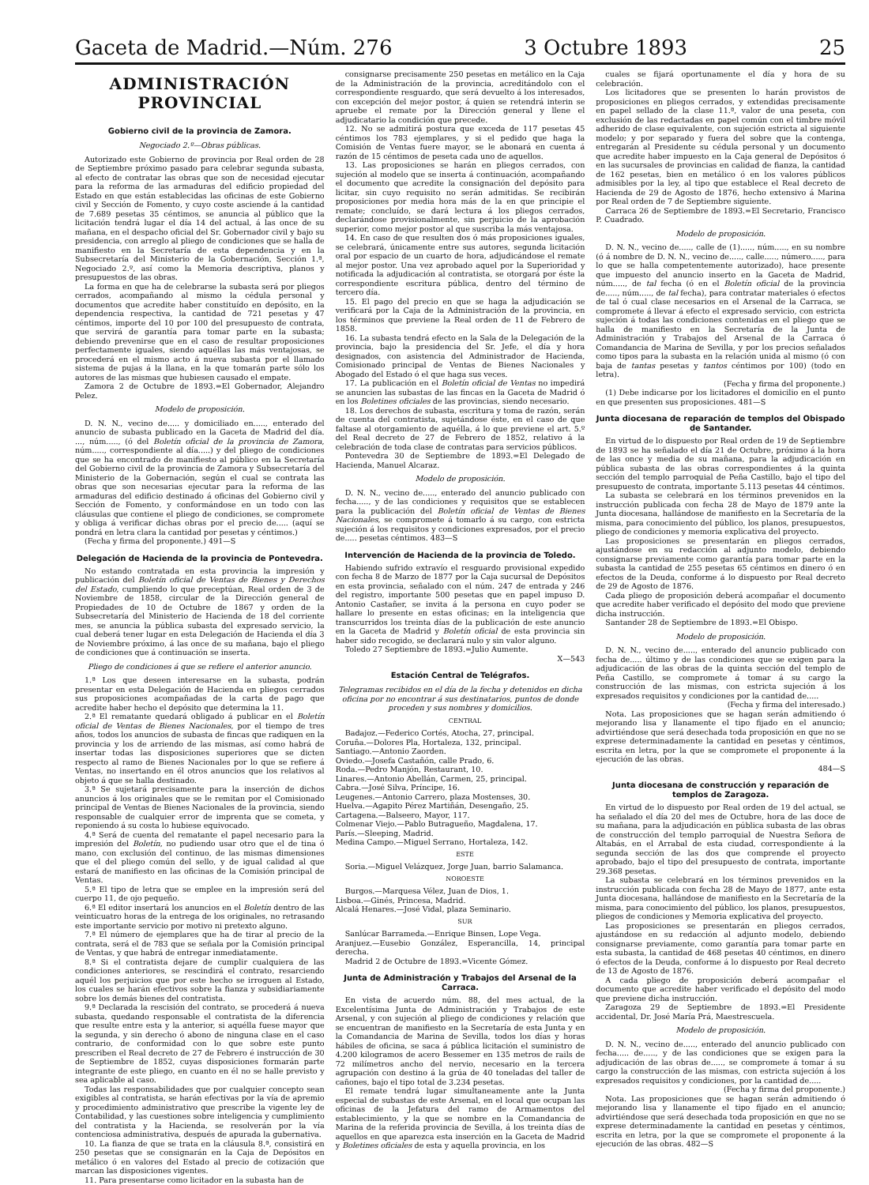Gaceta de Madrid.—Núm. 276 3 Octubre 1893 25
ADMINISTRACIÓN PROVINCIAL
Gobierno civil de la provincia de Zamora.
Negociado 2.º—Obras públicas.
Autorizado este Gobierno de provincia por Real orden de 28 de Septiembre próximo pasado para celebrar segunda subasta, al efecto de contratar las obras que son de necesidad ejecutar para la reforma de las armaduras del edificio propiedad del Estado en que están establecidas las oficinas de este Gobierno civil y Sección de Fomento, y cuyo coste asciende á la cantidad de 7.689 pesetas 35 céntimos, se anuncia al público que la licitación tendrá lugar el día 14 del actual, á las once de su mañana, en el despacho oficial del Sr. Gobernador civil y bajo su presidencia, con arreglo al pliego de condiciones que se halla de manifiesto en la Secretaría de esta dependencia y en la Subsecretaría del Ministerio de la Gobernación, Sección 1.ª, Negociado 2.º, así como la Memoria descriptiva, planos y presupuestos de las obras.
La forma en que ha de celebrarse la subasta será por pliegos cerrados, acompañando al mismo la cédula personal y documentos que acredite haber constituído en depósito, en la dependencia respectiva, la cantidad de 721 pesetas y 47 céntimos, importe del 10 por 100 del presupuesto de contrata, que servirá de garantía para tomar parte en la subasta; debiendo prevenirse que en el caso de resultar proposiciones perfectamente iguales, siendo aquéllas las más ventajosas, se procederá en el mismo acto á nueva subasta por el llamado sistema de pujas á la llana, en la que tomarán parte sólo los autores de las mismas que hubiesen causado el empate.
Zamora 2 de Octubre de 1893.=El Gobernador, Alejandro Pelez.
Modelo de proposición.
D. N. N., vecino de..... y domiciliado en....., enterado del anuncio de subasta publicado en la Gaceta de Madrid del día. ..., núm....., (ó del Boletín oficial de la provincia de Zamora, núm....., correspondiente al día.....) y del pliego de condiciones que se ha encontrado de manifiesto al público en la Secretaría del Gobierno civil de la provincia de Zamora y Subsecretaría del Ministerio de la Gobernación, según el cual se contrata las obras que son necesarias ejecutar para la reforma de las armaduras del edificio destinado á oficinas del Gobierno civil y Sección de Fomento, y conformándose en un todo con las cláusulas que contiene el pliego de condiciones, se compromete y obliga á verificar dichas obras por el precio de..... (aquí se pondrá en letra clara la cantidad por pesetas y céntimos.)
(Fecha y firma del proponente.) 491—S
Delegación de Hacienda de la provincia de Pontevedra.
No estando contratada en esta provincia la impresión y publicación del Boletín oficial de Ventas de Bienes y Derechos del Estado, cumpliendo lo que preceptúan, Real orden de 3 de Noviembre de 1858, circular de la Dirección general de Propiedades de 10 de Octubre de 1867 y orden de la Subsecretaría del Ministerio de Hacienda de 18 del corriente mes, se anuncia la pública subasta del expresado servicio, la cual deberá tener lugar en esta Delegación de Hacienda el día 3 de Noviembre próximo, á las once de su mañana, bajo el pliego de condiciones que á continuación se inserta.
Pliego de condiciones á que se refiere el anterior anuncio.
1.ª Los que deseen interesarse en la subasta, podrán presentar en esta Delegación de Hacienda en pliegos cerrados sus proposiciones acompañadas de la carta de pago que acredite haber hecho el depósito que determina la 11.
2.ª El rematante quedará obligado á publicar en el Boletín oficial de Ventas de Bienes Nacionales, por el tiempo de tres años, todos los anuncios de subasta de fincas que radiquen en la provincia y los de arriendo de las mismas, así como habrá de insertar todas las disposiciones superiores que se dicten respecto al ramo de Bienes Nacionales por lo que se refiere á Ventas, no insertando en él otros anuncios que los relativos al objeto á que se halla destinado.
3.ª Se sujetará precisamente para la inserción de dichos anuncios á los originales que se le remitan por el Comisionado principal de Ventas de Bienes Nacionales de la provincia, siendo responsable de cualquier error de imprenta que se cometa, y reponiendo á su costa lo hubiese equivocado.
4.ª Será de cuenta del rematante el papel necesario para la impresión del Boletín, no pudiendo usar otro que el de tina ó mano, con exclusión del continuo, de las mismas dimensiones que el del pliego común del sello, y de igual calidad al que estará de manifiesto en las oficinas de la Comisión principal de Ventas.
5.ª El tipo de letra que se emplee en la impresión será del cuerpo 11, de ojo pequeño.
6.ª El editor insertará los anuncios en el Boletín dentro de las veinticuatro horas de la entrega de los originales, no retrasando este importante servicio por motivo ni pretexto alguno.
7.ª El número de ejemplares que ha de tirar al precio de la contrata, será el de 783 que se señala por la Comisión principal de Ventas, y que habrá de entregar inmediatamente.
8.ª Si el contratista dejare de cumplir cualquiera de las condiciones anteriores, se rescindirá el contrato, resarciendo aquél los perjuicios que por este hecho se irroguen al Estado, los cuales se harán efectivos sobre la fianza y subsidiariamente sobre los demás bienes del contratista.
9.ª Declarada la rescisión del contrato, se procederá á nueva subasta, quedando responsable el contratista de la diferencia que resulte entre esta y la anterior, si aquélla fuese mayor que la segunda, y sin derecho ó abono de ninguna clase en el caso contrario, de conformidad con lo que sobre este punto prescriben el Real decreto de 27 de Febrero é instrucción de 30 de Septiembre de 1852, cuyas disposiciones formarán parte integrante de este pliego, en cuanto en él no se halle previsto y sea aplicable al caso.
Todas las responsabilidades que por cualquier concepto sean exigibles al contratista, se harán efectivas por la vía de apremio y procedimiento administrativo que prescribe la vigente ley de Contabilidad, y las cuestiones sobre inteligencia y cumplimiento del contratista y la Hacienda, se resolverán por la vía contenciosa administrativa, después de apurada la gubernativa.
10. La fianza de que se trata en la cláusula 8.ª, consistirá en 250 pesetas que se consignarán en la Caja de Depósitos en metálico ó en valores del Estado al precio de cotización que marcan las disposiciones vigentes.
11. Para presentarse como licitador en la subasta han de
consignarse precisamente 250 pesetas en metálico en la Caja de la Administración de la provincia, acreditándolo con el correspondiente resguardo, que será devuelto á los interesados, con excepción del mejor postor, á quien se retendrá interin se apruebe el remate por la Dirección general y llene el adjudicatario la condición que precede.
12. No se admitirá postura que exceda de 117 pesetas 45 céntimos los 783 ejemplares, y si el pedido que haga la Comisión de Ventas fuere mayor, se le abonará en cuenta á razón de 15 céntimos de peseta cada uno de aquellos.
13. Las proposiciones se harán en pliegos cerrados, con sujeción al modelo que se inserta á continuación, acompañando el documento que acredite la consignación del depósito para licitar, sin cuyo requisito no serán admitidas. Se recibirán proposiciones por media hora más de la en que principie el remate; concluído, se dará lectura á los pliegos cerrados, declarándose provisionalmente, sin perjuicio de la aprobación superior, como mejor postor al que suscriba la más ventajosa.
14. En caso de que resulten dos ó más proposiciones iguales, se celebrará, únicamente entre sus autores, segunda licitación oral por espacio de un cuarto de hora, adjudicándose el remate al mejor postor. Una vez aprobado aquel por la Superioridad y notificada la adjudicación al contratista, se otorgará por éste la correspondiente escritura pública, dentro del término de tercero día.
15. El pago del precio en que se haga la adjudicación se verificará por la Caja de la Administración de la provincia, en los términos que previene la Real orden de 11 de Febrero de 1858.
16. La subasta tendrá efecto en la Sala de la Delegación de la provincia, bajo la presidencia del Sr. Jefe, el día y hora designados, con asistencia del Administrador de Hacienda, Comisionado principal de Ventas de Bienes Nacionales y Abogado del Estado ó el que haga sus veces.
17. La publicación en el Boletín oficial de Ventas no impedirá se anuncien las subastas de las fincas en la Gaceta de Madrid ó en los Boletines oficiales de las provincias, siendo necesario.
18. Los derechos de subasta, escritura y toma de razón, serán de cuenta del contratista, sujetándose éste, en el caso de que faltase al otorgamiento de aquélla, á lo que previene el art. 5.º del Real decreto de 27 de Febrero de 1852, relativo á la celebración de toda clase de contratas para servicios públicos.
Pontevedra 30 de Septiembre de 1893.=El Delegado de Hacienda, Manuel Alcaraz.
Modelo de proposición.
D. N. N., vecino de....., enterado del anuncio publicado con fecha....., y de las condiciones y requisitos que se establecen para la publicación del Boletín oficial de Ventas de Bienes Nacionales, se compromete á tomarlo á su cargo, con estricta sujeción á los requisitos y condiciones expresados, por el precio de..... pesetas céntimos. 483—S
Intervención de Hacienda de la provincia de Toledo.
Habiendo sufrido extravío el resguardo provisional expedido con fecha 8 de Marzo de 1877 por la Caja sucursal de Depósitos en esta provincia, señalado con el núm. 247 de entrada y 246 del registro, importante 500 pesetas que en papel impuso D. Antonio Castañer, se invita á la persona en cuyo poder se hallare lo presente en estas oficinas; en la inteligencia que transcurridos los treinta días de la publicación de este anuncio en la Gaceta de Madrid y Boletín oficial de esta provincia sin haber sido recogido, se declarará nulo y sin valor alguno.
Toledo 27 Septiembre de 1893.=Julio Aumente.
X—543
Estación Central de Telégrafos.
Telegramas recibidos en el día de la fecha y detenidos en dicha oficina por no encontrar á sus destinatarios, puntos de donde proceden y sus nombres y domicilios.
CENTRAL
Badajoz.—Federico Cortés, Atocha, 27, principal.
Coruña.—Dolores Pla, Hortaleza, 132, principal.
Santiago.—Antonio Zaorden.
Oviedo.—Josefa Castañón, calle Prado, 6.
Roda.—Pedro Manjón, Restaurant, 10.
Linares.—Antonio Abellán, Carmen, 25, principal.
Cabra.—José Silva, Príncipe, 16.
Leugenes.—Antonio Carrero, plaza Mostenses, 30.
Huelva.—Agapito Pérez Martiñán, Desengaño, 25.
Cartagena.—Balseero, Mayor, 117.
Colmenar Viejo.—Pablo Butragueño, Magdalena, 17.
París.—Sleeping, Madrid.
Medina Campo.—Miguel Serrano, Hortaleza, 142.
ESTE
Soria.—Miguel Velázquez, Jorge Juan, barrio Salamanca.
NOROESTE
Burgos.—Marquesa Vélez, Juan de Dios, 1.
Lisboa.—Ginés, Princesa, Madrid.
Alcalá Henares.—José Vidal, plaza Seminario.
SUR
Sanlúcar Barrameda.—Enrique Binsen, Lope Vega.
Aranjuez.—Eusebio González, Esperancilla, 14, principal derecha.
Madrid 2 de Octubre de 1893.=Vicente Gómez.
Junta de Administración y Trabajos del Arsenal de la Carraca.
En vista de acuerdo núm. 88, del mes actual, de la Excelentísima Junta de Administración y Trabajos de este Arsenal, y con sujeción al pliego de condiciones y relación que se encuentran de manifiesto en la Secretaría de esta Junta y en la Comandancia de Marina de Sevilla, todos los días y horas hábiles de oficina, se saca á pública licitación el suministro de 4.200 kilogramos de acero Bessemer en 135 metros de rails de 72 milímetros ancho del nervio, necesario en la tercera agrupación con destino á la grúa de 40 toneladas del taller de cañones, bajo el tipo total de 3.234 pesetas.
El remate tendrá lugar simultaneamente ante la Junta especial de subastas de este Arsenal, en el local que ocupan las oficinas de la Jefatura del ramo de Armamentos del establecimiento, y la que se nombre en la Comandancia de Marina de la referida provincia de Sevilla, á los treinta días de aquellos en que aparezca esta inserción en la Gaceta de Madrid y Boletines oficiales de esta y aquella provincia, en los
cuales se fijará oportunamente el día y hora de su celebración.
Los licitadores que se presenten lo harán provistos de proposiciones en pliegos cerrados, y extendidas precisamente en papel sellado de la clase 11.ª, valor de una peseta, con exclusión de las redactadas en papel común con el timbre móvil adherido de clase equivalente, con sujeción estricta al siguiente modelo; y por separado y fuera del sobre que la contenga, entregarán al Presidente su cédula personal y un documento que acredite haber impuesto en la Caja general de Depósitos ó en las sucursales de provincias en calidad de fianza, la cantidad de 162 pesetas, bien en metálico ó en los valores públicos admisibles por la ley, al tipo que establece el Real decreto de Hacienda de 29 de Agosto de 1876, hecho extensivo á Marina por Real orden de 7 de Septiembre siguiente.
Carraca 26 de Septiembre de 1893.=El Secretario, Francisco P. Cuadrado.
Modelo de proposición.
D. N. N., vecino de....., calle de (1)....., núm....., en su nombre (ó á nombre de D. N. N., vecino de....., calle....., número....., para lo que se halla competentemente autorizado), hace presente que impuesto del anuncio inserto en la Gaceta de Madrid, núm....., de tal fecha (ó en el Boletín oficial de la provincia de....., núm....., de tal fecha), para contratar materiales ó efectos de tal ó cual clase necesarios en el Arsenal de la Carraca, se compromete á llevar á efecto el expresado servicio, con estricta sujeción á todas las condiciones contenidas en el pliego que se halla de manifiesto en la Secretaría de la Junta de Administración y Trabajos del Arsenal de la Carraca ó Comandancia de Marina de Sevilla, y por los precios señalados como tipos para la subasta en la relación unida al mismo (ó con baja de tantas pesetas y tantos céntimos por 100) (todo en letra).
(Fecha y firma del proponente.)
(1) Debe indicarse por los licitadores el domicilio en el punto en que presenten sus proposiciones. 481—S
Junta diocesana de reparación de templos del Obispado de Santander.
En virtud de lo dispuesto por Real orden de 19 de Septiembre de 1893 se ha señalado el día 21 de Octubre, próximo á la hora de las once y media de su mañana, para la adjudicación en pública subasta de las obras correspondientes á la quinta sección del templo parroquial de Peña Castillo, bajo el tipo del presupuesto de contrata, importante 5.113 pesetas 44 céntimos.
La subasta se celebrará en los términos prevenidos en la instrucción publicada con fecha 28 de Mayo de 1879 ante la Junta diocesana, hallándose de manifiesto en la Secretaría de la misma, para conocimiento del público, los planos, presupuestos, pliego de condiciones y memoria explicativa del proyecto.
Las proposiciones se presentarán en pliegos cerrados, ajustándose en su redacción al adjunto modelo, debiendo consignarse previamente como garantía para tomar parte en la subasta la cantidad de 255 pesetas 65 céntimos en dinero ó en efectos de la Deuda, conforme á lo dispuesto por Real decreto de 29 de Agosto de 1876.
Cada pliego de proposición deberá acompañar el documento que acredite haber verificado el depósito del modo que previene dicha instrucción.
Santander 28 de Septiembre de 1893.=El Obispo.
Modelo de proposición.
D. N. N., vecino de....., enterado del anuncio publicado con fecha de..... último y de las condiciones que se exigen para la adjudicación de las obras de la quinta sección del templo de Peña Castillo, se compromete á tomar á su cargo la construcción de las mismas, con estricta sujeción á los expresados requisitos y condiciones por la cantidad de.....
(Fecha y firma del interesado.)
Nota. Las proposiciones que se hagan serán admitiendo ó mejorando lisa y llanamente el tipo fijado en el anuncio; advirtiéndose que será desechada toda proposición en que no se exprese determinadamente la cantidad en pesetas y céntimos, escrita en letra, por la que se compromete el proponente á la ejecución de las obras.
484—S
Junta diocesana de construcción y reparación de templos de Zaragoza.
En virtud de lo dispuesto por Real orden de 19 del actual, se ha señalado el día 20 del mes de Octubre, hora de las doce de su mañana, para la adjudicación en pública subasta de las obras de construcción del templo parroquial de Nuestra Señora de Altabás, en el Arrabal de esta ciudad, correspondiente á la segunda sección de las dos que comprende el proyecto aprobado, bajo el tipo del presupuesto de contrata, importante 29.368 pesetas.
La subasta se celebrará en los términos prevenidos en la instrucción publicada con fecha 28 de Mayo de 1877, ante esta Junta diocesana, hallándose de manifiesto en la Secretaría de la misma, para conocimiento del público, los planos, presupuestos, pliegos de condiciones y Memoria explicativa del proyecto.
Las proposiciones se presentarán en pliegos cerrados, ajustándose en su redacción al adjunto modelo, debiendo consignarse previamente, como garantía para tomar parte en esta subasta, la cantidad de 468 pesetas 40 céntimos, en dinero ó efectos de la Deuda, conforme á lo dispuesto por Real decreto de 13 de Agosto de 1876.
A cada pliego de proposición deberá acompañar el documento que acredite haber verificado el depósito del modo que previene dicha instrucción.
Zaragoza 29 de Septiembre de 1893.=El Presidente accidental, Dr. José María Prá, Maestrescuela.
Modelo de proposición.
D. N. N., vecino de....., enterado del anuncio publicado con fecha..... de....., y de las condiciones que se exigen para la adjudicación de las obras de....., se compromete á tomar á su cargo la construcción de las mismas, con estricta sujeción á los expresados requisitos y condiciones, por la cantidad de.....
(Fecha y firma del proponente.)
Nota. Las proposiciones que se hagan serán admitiendo ó mejorando lisa y llanamente el tipo fijado en el anuncio; advirtiéndose que será desechada toda proposición en que no se exprese determinadamente la cantidad en pesetas y céntimos, escrita en letra, por la que se compromete el proponente á la ejecución de las obras. 482—S